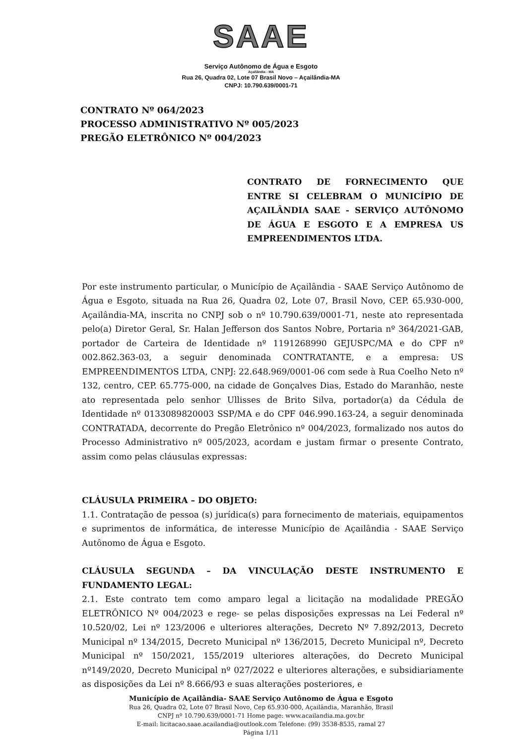SAAE
Serviço Autônomo de Água e Esgoto
Açailândia - MA
Rua 26, Quadra 02, Lote 07 Brasil Novo – Açailândia-MA
CNPJ: 10.790.639/0001-71
CONTRATO Nº 064/2023
PROCESSO ADMINISTRATIVO Nº 005/2023
PREGÃO ELETRÔNICO Nº 004/2023
CONTRATO DE FORNECIMENTO QUE ENTRE SI CELEBRAM O MUNICÍPIO DE AÇAILÂNDIA SAAE - SERVIÇO AUTÔNOMO DE ÁGUA E ESGOTO E A EMPRESA US EMPREENDIMENTOS LTDA.
Por este instrumento particular, o Município de Açailândia - SAAE Serviço Autônomo de Água e Esgoto, situada na Rua 26, Quadra 02, Lote 07, Brasil Novo, CEP. 65.930-000, Açailândia-MA, inscrita no CNPJ sob o nº 10.790.639/0001-71, neste ato representada pelo(a) Diretor Geral, Sr. Halan Jefferson dos Santos Nobre, Portaria nº 364/2021-GAB, portador de Carteira de Identidade nº 1191268990 GEJUSPC/MA e do CPF nº 002.862.363-03, a seguir denominada CONTRATANTE, e a empresa: US EMPREENDIMENTOS LTDA, CNPJ: 22.648.969/0001-06 com sede à Rua Coelho Neto nº 132, centro, CEP. 65.775-000, na cidade de Gonçalves Dias, Estado do Maranhão, neste ato representada pelo senhor Ullisses de Brito Silva, portador(a) da Cédula de Identidade nº 0133089820003 SSP/MA e do CPF 046.990.163-24, a seguir denominada CONTRATADA, decorrente do Pregão Eletrônico nº 004/2023, formalizado nos autos do Processo Administrativo nº 005/2023, acordam e justam firmar o presente Contrato, assim como pelas cláusulas expressas:
CLÁUSULA PRIMEIRA – DO OBJETO:
1.1. Contratação de pessoa (s) jurídica(s) para fornecimento de materiais, equipamentos e suprimentos de informática, de interesse Município de Açailândia - SAAE Serviço Autônomo de Água e Esgoto.
CLÁUSULA SEGUNDA – DA VINCULAÇÃO DESTE INSTRUMENTO E FUNDAMENTO LEGAL:
2.1. Este contrato tem como amparo legal a licitação na modalidade PREGÃO ELETRÔNICO Nº 004/2023 e rege- se pelas disposições expressas na Lei Federal nº 10.520/02, Lei nº 123/2006 e ulteriores alterações, Decreto Nº 7.892/2013, Decreto Municipal nº 134/2015, Decreto Municipal nº 136/2015, Decreto Municipal nº, Decreto Municipal nº 150/2021, 155/2019 ulteriores alterações, do Decreto Municipal nº149/2020, Decreto Municipal nº 027/2022 e ulteriores alterações, e subsidiariamente as disposições da Lei nº 8.666/93 e suas alterações posteriores, e
Município de Açailândia- SAAE Serviço Autônomo de Água e Esgoto
Rua 26, Quadra 02, Lote 07 Brasil Novo, Cep 65.930-000, Açailândia, Maranhão, Brasil
CNPJ nº 10.790.639/0001-71 Home page: www.acailandia.ma.gov.br
E-mail: licitacao.saae.acailandia@outlook.com Telefone: (99) 3538-8535, ramal 27
Página 1/11